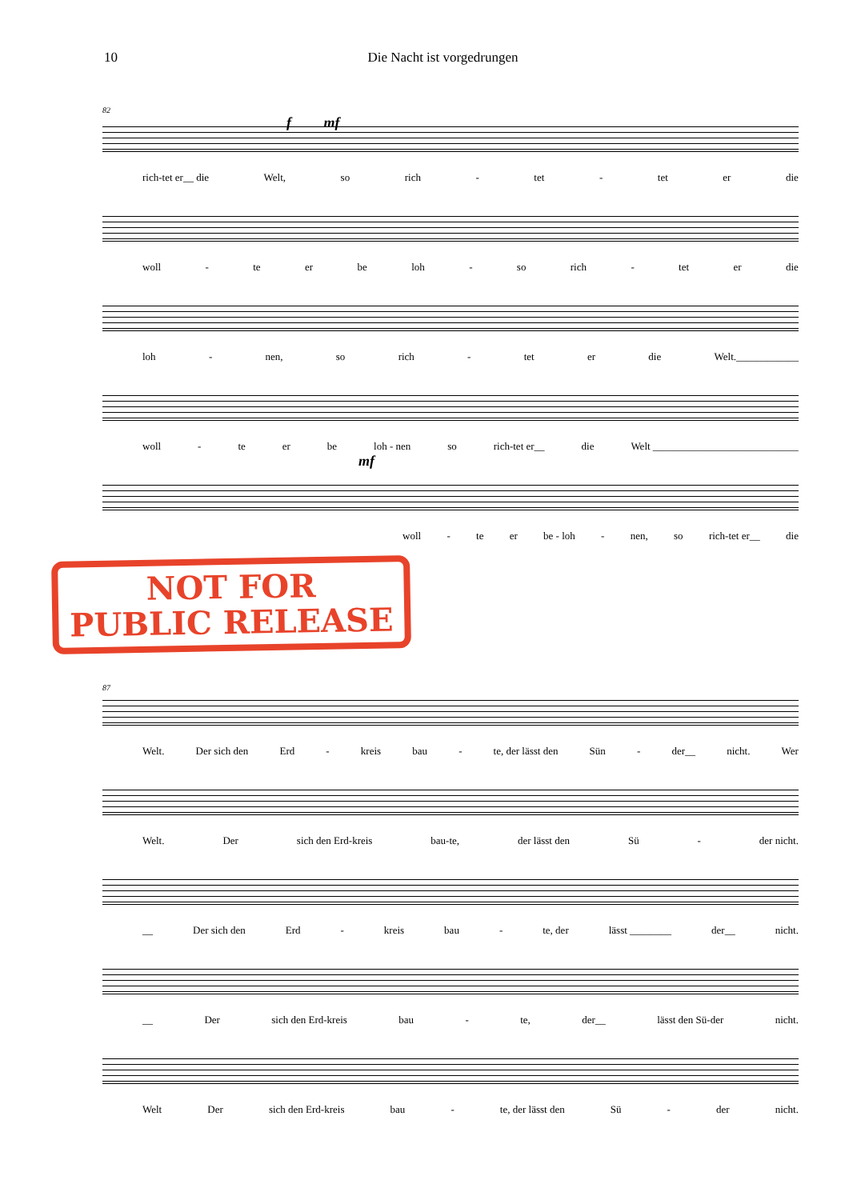10 Die Nacht ist vorgedrungen
82
f mf
rich-tet er__ die Welt, so rich - tet - tet er die
woll - te er be loh - so rich - tet er die
loh - nen, so rich - tet er die Welt.____________
woll - te er be loh - nen so rich-tet er__ die Welt ____________________________
mf
woll - te er be - loh - nen, so rich-tet er__ die
NOT FOR
PUBLIC RELEASE
87
Welt. Der sich den Erd - kreis bau - te, der lässt den Sün - der__ nicht. Wer
Welt. Der sich den Erd-kreis bau-te, der lässt den Sü - der nicht.
__ Der sich den Erd - kreis bau - te, der lässt ________ der__ nicht.
__ Der sich den Erd-kreis bau - te, der__ lässt den Sü-der nicht.
Welt Der sich den Erd-kreis bau - te, der lässt den Sü - der nicht.